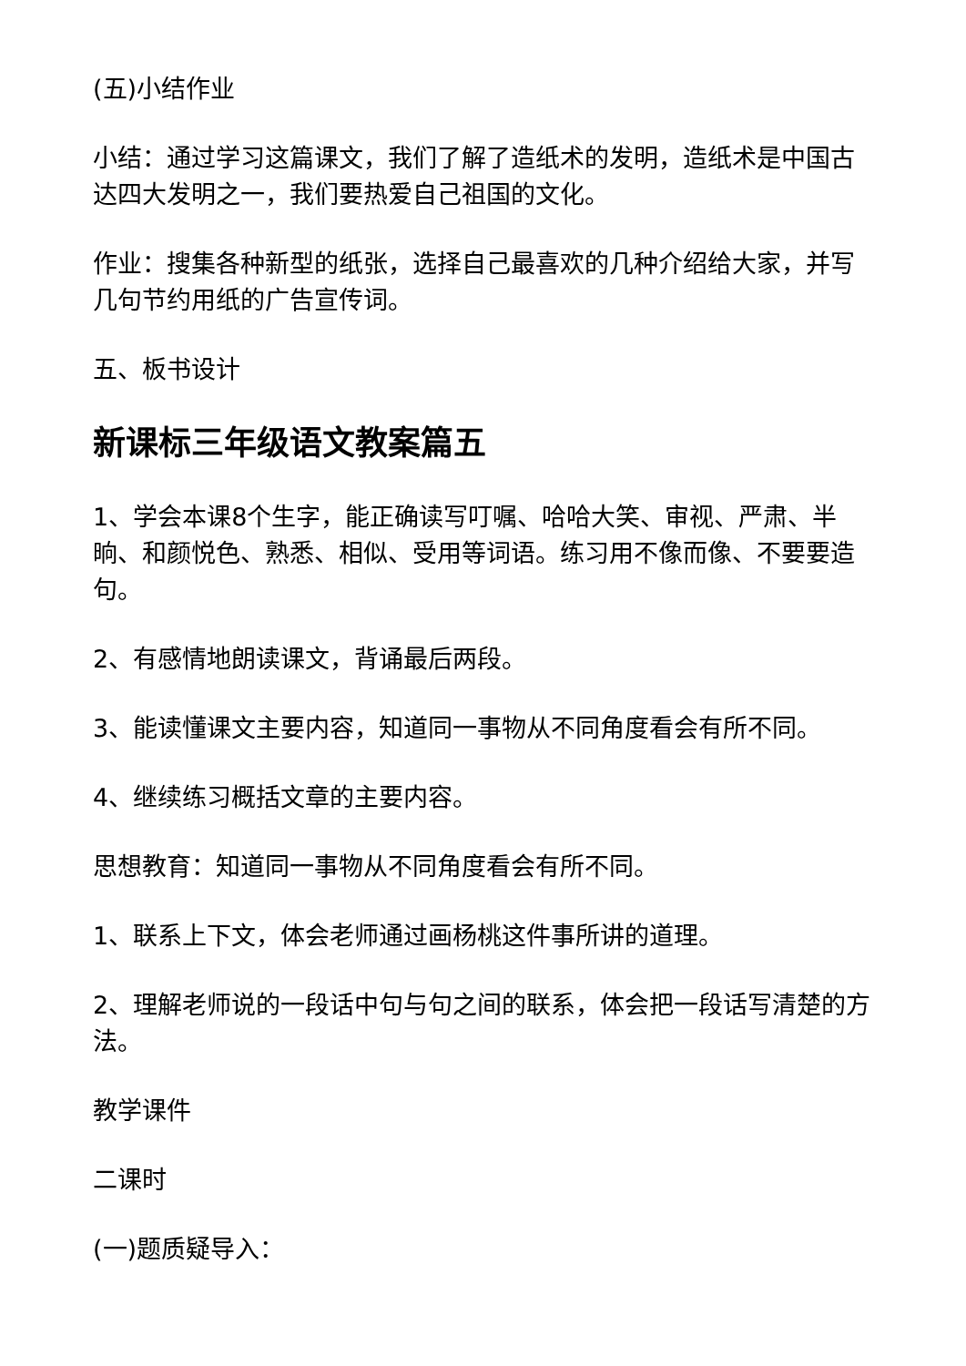(五)小结作业
小结：通过学习这篇课文，我们了解了造纸术的发明，造纸术是中国古达四大发明之一，我们要热爱自己祖国的文化。
作业：搜集各种新型的纸张，选择自己最喜欢的几种介绍给大家，并写几句节约用纸的广告宣传词。
五、板书设计
新课标三年级语文教案篇五
1、学会本课8个生字，能正确读写叮嘱、哈哈大笑、审视、严肃、半晌、和颜悦色、熟悉、相似、受用等词语。练习用不像而像、不要要造句。
2、有感情地朗读课文，背诵最后两段。
3、能读懂课文主要内容，知道同一事物从不同角度看会有所不同。
4、继续练习概括文章的主要内容。
思想教育：知道同一事物从不同角度看会有所不同。
1、联系上下文，体会老师通过画杨桃这件事所讲的道理。
2、理解老师说的一段话中句与句之间的联系，体会把一段话写清楚的方法。
教学课件
二课时
(一)题质疑导入：